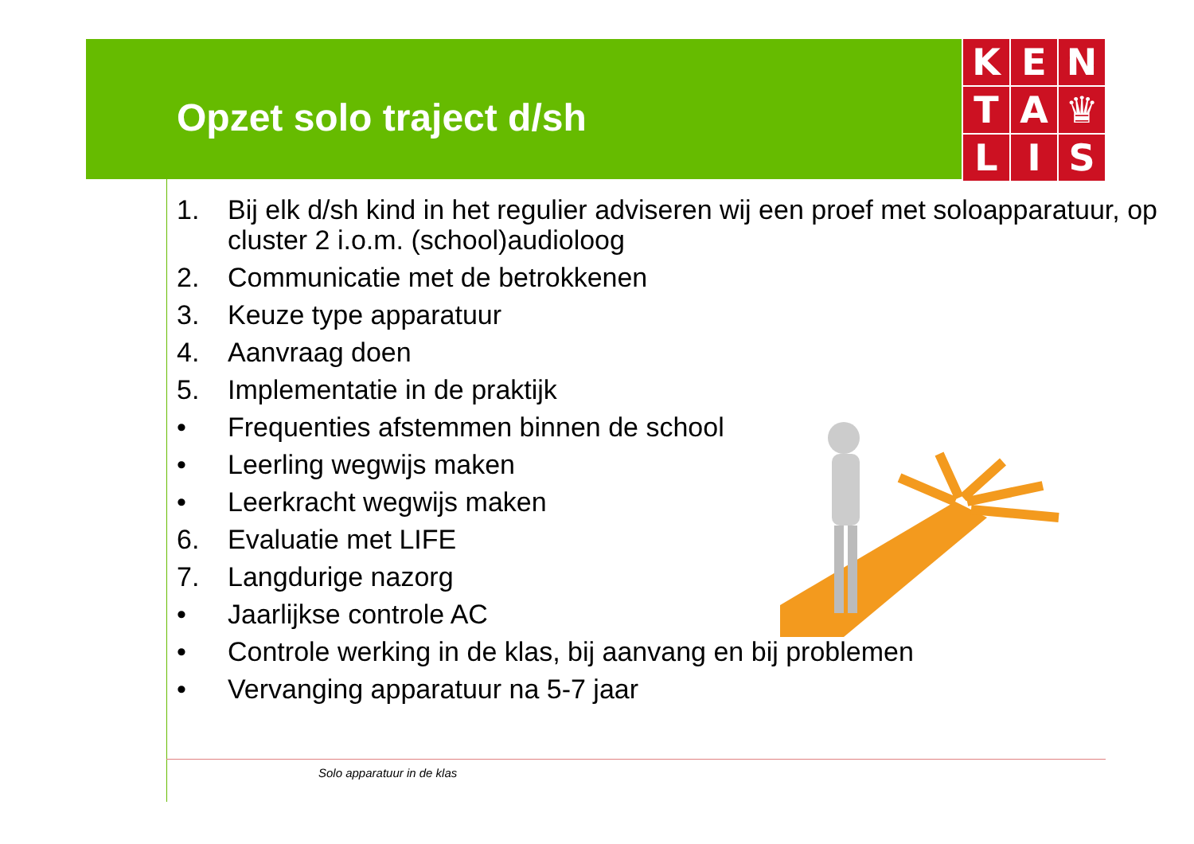Opzet solo traject d/sh
K
E
N
T
A
♛
L
I
S
1. Bij elk d/sh kind in het regulier adviseren wij een proef met soloapparatuur, op cluster 2 i.o.m. (school)audioloog
2. Communicatie met de betrokkenen
3. Keuze type apparatuur
4. Aanvraag doen
5. Implementatie in de praktijk
• Frequenties afstemmen binnen de school
• Leerling wegwijs maken
• Leerkracht wegwijs maken
6. Evaluatie met LIFE
7. Langdurige nazorg
• Jaarlijkse controle AC
• Controle werking in de klas, bij aanvang en bij problemen
• Vervanging apparatuur na 5-7 jaar
Solo apparatuur in de klas